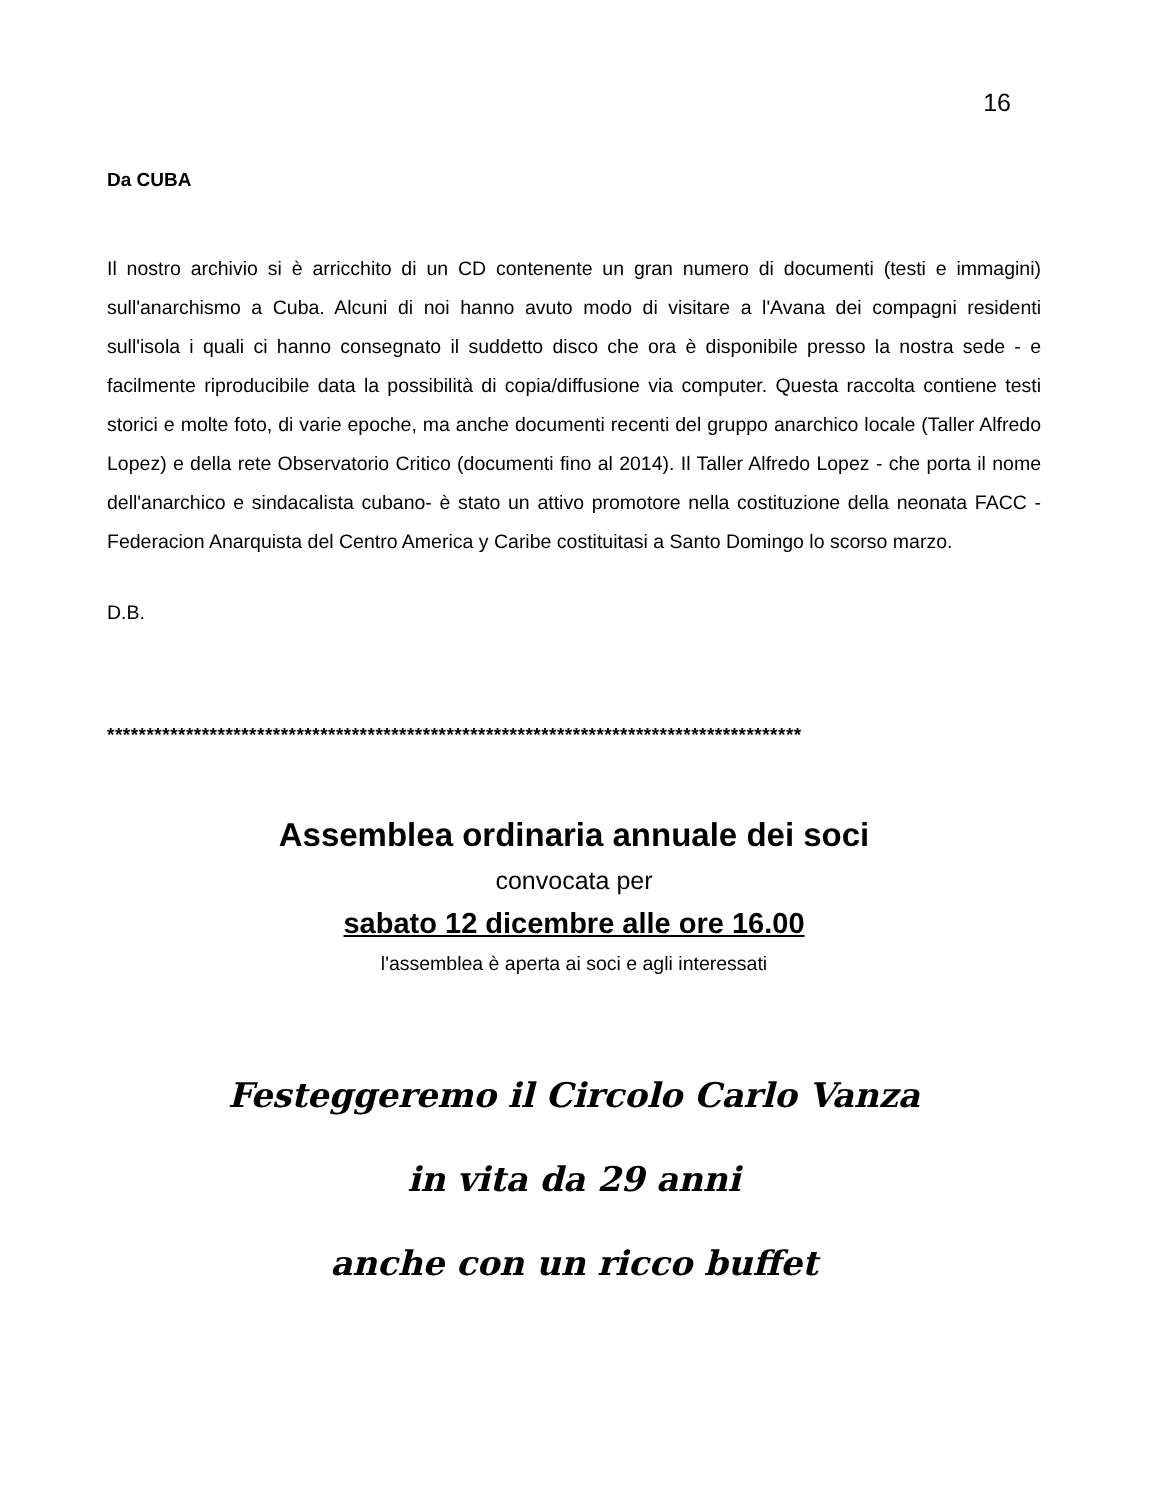16
Da CUBA
Il nostro archivio si è arricchito di un CD contenente un gran numero di documenti (testi e immagini) sull'anarchismo a Cuba. Alcuni di noi hanno avuto modo di visitare a l'Avana dei compagni residenti sull'isola i quali ci hanno consegnato il suddetto disco che ora è disponibile presso la nostra sede - e facilmente riproducibile data la possibilità di copia/diffusione via computer. Questa raccolta contiene testi storici e molte foto, di varie epoche, ma anche documenti recenti del gruppo anarchico locale (Taller Alfredo Lopez) e della rete Observatorio Critico (documenti fino al 2014). Il Taller Alfredo Lopez - che porta il nome dell'anarchico e sindacalista cubano- è stato un attivo promotore nella costituzione della neonata FACC - Federacion Anarquista del Centro America y Caribe costituitasi a Santo Domingo lo scorso marzo.
D.B.
****************************************************************************************
Assemblea ordinaria annuale dei soci
convocata per
sabato 12 dicembre alle ore 16.00
l'assemblea è aperta ai soci e agli interessati
Festeggeremo il Circolo Carlo Vanza
in vita da 29 anni
anche con un ricco buffet